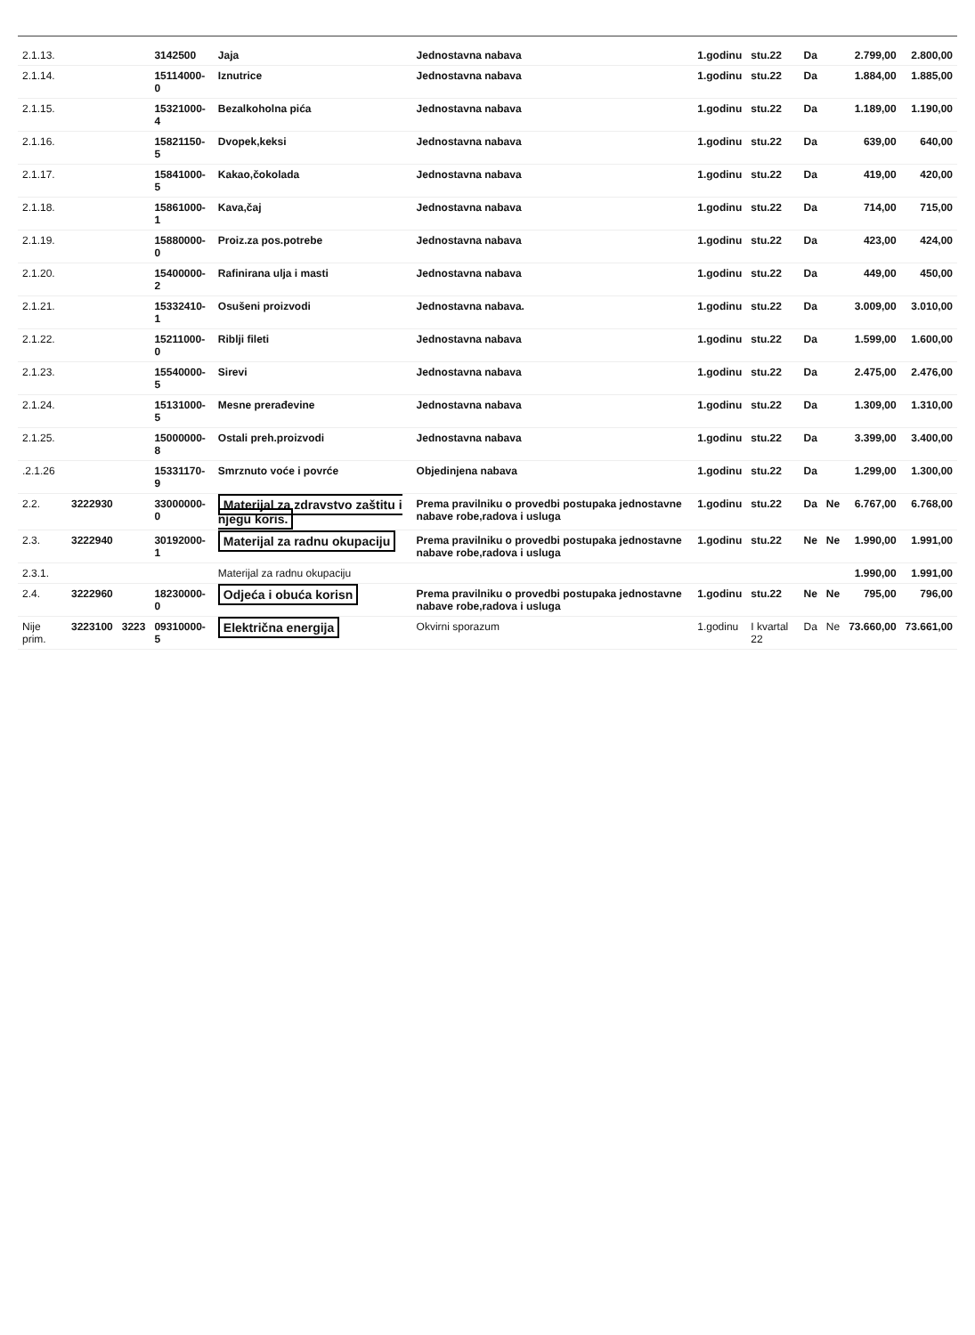| 2.1.13. | | | 3142500 | Jaja | Jednostavna nabava | 1.godinu | stu.22 | Da | | 2.799,00 | 2.800,00 |
| 2.1.14. | | | 15114000-0 | Iznutrice | Jednostavna nabava | 1.godinu | stu.22 | Da | | 1.884,00 | 1.885,00 |
| 2.1.15. | | | 15321000-4 | Bezalkoholna pića | Jednostavna nabava | 1.godinu | stu.22 | Da | | 1.189,00 | 1.190,00 |
| 2.1.16. | | | 15821150-5 | Dvopek,keksi | Jednostavna nabava | 1.godinu | stu.22 | Da | | 639,00 | 640,00 |
| 2.1.17. | | | 15841000-5 | Kakao,čokolada | Jednostavna nabava | 1.godinu | stu.22 | Da | | 419,00 | 420,00 |
| 2.1.18. | | | 15861000-1 | Kava,čaj | Jednostavna nabava | 1.godinu | stu.22 | Da | | 714,00 | 715,00 |
| 2.1.19. | | | 15880000-0 | Proiz.za pos.potrebe | Jednostavna nabava | 1.godinu | stu.22 | Da | | 423,00 | 424,00 |
| 2.1.20. | | | 15400000-2 | Rafinirana ulja i masti | Jednostavna nabava | 1.godinu | stu.22 | Da | | 449,00 | 450,00 |
| 2.1.21. | | | 15332410-1 | Osušeni proizvodi | Jednostavna nabava. | 1.godinu | stu.22 | Da | | 3.009,00 | 3.010,00 |
| 2.1.22. | | | 15211000-0 | Riblji fileti | Jednostavna nabava | 1.godinu | stu.22 | Da | | 1.599,00 | 1.600,00 |
| 2.1.23. | | | 15540000-5 | Sirevi | Jednostavna nabava | 1.godinu | stu.22 | Da | | 2.475,00 | 2.476,00 |
| 2.1.24. | | | 15131000-5 | Mesne prerađevine | Jednostavna nabava | 1.godinu | stu.22 | Da | | 1.309,00 | 1.310,00 |
| 2.1.25. | | | 15000000-8 | Ostali preh.proizvodi | Jednostavna nabava | 1.godinu | stu.22 | Da | | 3.399,00 | 3.400,00 |
| .2.1.26 | | | 15331170-9 | Smrznuto voće i povrće | Objedinjena nabava | 1.godinu | stu.22 | Da | | 1.299,00 | 1.300,00 |
| 2.2. | 3222930 | | 33000000-0 | Materijal za zdravstvo zaštitu i njegu koris. | Prema pravilniku o provedbi postupaka jednostavne nabave robe,radova i usluga | 1.godinu | stu.22 | Da | Ne | 6.767,00 | 6.768,00 |
| 2.3. | 3222940 | | 30192000-1 | Materijal za radnu okupaciju | Prema pravilniku o provedbi postupaka jednostavne nabave robe,radova i usluga | 1.godinu | stu.22 | Ne | Ne | 1.990,00 | 1.991,00 |
| 2.3.1. | | | | Materijal za radnu okupaciju | | | | | | 1.990,00 | 1.991,00 |
| 2.4. | 3222960 | | 18230000-0 | Odjeća i obuća korisn | Prema pravilniku o provedbi postupaka jednostavne nabave robe,radova i usluga | 1.godinu | stu.22 | Ne | Ne | 795,00 | 796,00 |
| Nije prim. | 3223100 | 3223 | 09310000-5 | Električna energija | Okvirni sporazum | 1.godinu | I kvartal 22 | Da | Ne | 73.660,00 | 73.661,00 |